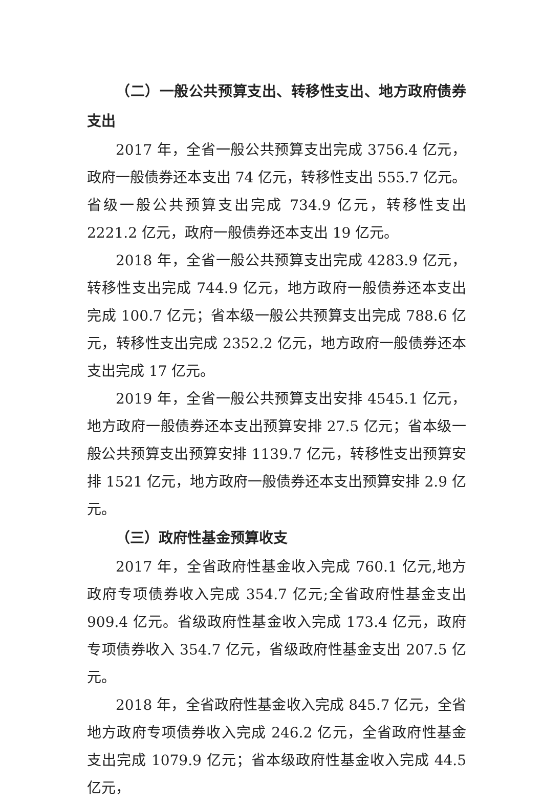（二）一般公共预算支出、转移性支出、地方政府债券支出
2017 年，全省一般公共预算支出完成 3756.4 亿元，政府一般债券还本支出 74 亿元，转移性支出 555.7 亿元。省级一般公共预算支出完成 734.9 亿元，转移性支出 2221.2 亿元，政府一般债券还本支出 19 亿元。
2018 年，全省一般公共预算支出完成 4283.9 亿元，转移性支出完成 744.9 亿元，地方政府一般债券还本支出完成 100.7 亿元；省本级一般公共预算支出完成 788.6 亿元，转移性支出完成 2352.2 亿元，地方政府一般债券还本支出完成 17 亿元。
2019 年，全省一般公共预算支出安排 4545.1 亿元，地方政府一般债券还本支出预算安排 27.5 亿元；省本级一般公共预算支出预算安排 1139.7 亿元，转移性支出预算安排 1521 亿元，地方政府一般债券还本支出预算安排 2.9 亿元。
（三）政府性基金预算收支
2017 年，全省政府性基金收入完成 760.1 亿元,地方政府专项债券收入完成 354.7 亿元;全省政府性基金支出 909.4 亿元。省级政府性基金收入完成 173.4 亿元，政府专项债券收入 354.7 亿元，省级政府性基金支出 207.5 亿元。
2018 年，全省政府性基金收入完成 845.7 亿元，全省地方政府专项债券收入完成 246.2 亿元，全省政府性基金支出完成 1079.9 亿元；省本级政府性基金收入完成 44.5 亿元，